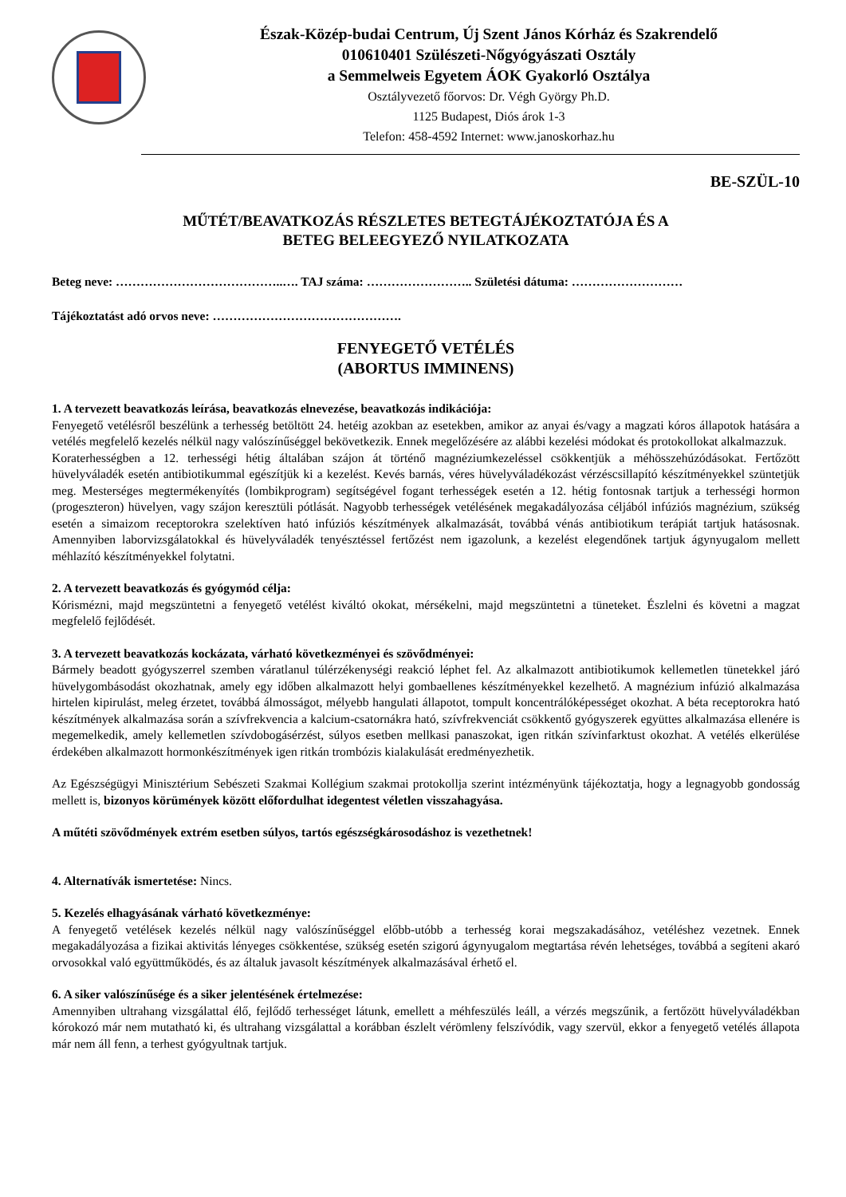Észak-Közép-budai Centrum, Új Szent János Kórház és Szakrendelő
010610401 Szülészeti-Nőgyógyászati Osztály
a Semmelweis Egyetem ÁOK Gyakorló Osztálya
Osztályvezető főorvos: Dr. Végh György Ph.D.
1125 Budapest, Diós árok 1-3
Telefon: 458-4592 Internet: www.janoskorhaz.hu
BE-SZÜL-10
MŰTÉT/BEAVATKOZÁS RÉSZLETES BETEGTÁJÉKOZTATÓJA ÉS A
BETEG BELEEGYEZŐ NYILATKOZATA
Beteg neve: …………………………………..…. TAJ száma: …………………….. Születési dátuma: ………………………
Tájékoztatást adó orvos neve: ……………………………………….
FENYEGETŐ VETÉLÉS
(ABORTUS IMMINENS)
1. A tervezett beavatkozás leírása, beavatkozás elnevezése, beavatkozás indikációja:
Fenyegető vetélésről beszélünk a terhesség betöltött 24. hetéig azokban az esetekben, amikor az anyai és/vagy a magzati kóros állapotok hatására a vetélés megfelelő kezelés nélkül nagy valószínűséggel bekövetkezik. Ennek megelőzésére az alábbi kezelési módokat és protokollokat alkalmazzuk.
Koraterhességben a 12. terhességi hétig általában szájon át történő magnéziumkezeléssel csökkentjük a méhösszehúzódásokat. Fertőzött hüvelyváladék esetén antibiotikummal egészítjük ki a kezelést. Kevés barnás, véres hüvelyváladékozást vérzéscsillapító készítményekkel szüntetjük meg. Mesterséges megtermékenyítés (lombikprogram) segítségével fogant terhességek esetén a 12. hétig fontosnak tartjuk a terhességi hormon (progeszteron) hüvelyen, vagy szájon keresztüli pótlását. Nagyobb terhességek vetélésének megakadályozása céljából infúziós magnézium, szükség esetén a simaizom receptorokra szelektíven ható infúziós készítmények alkalmazását, továbbá vénás antibiotikum terápiát tartjuk hatásosnak. Amennyiben laborvizsgálatokkal és hüvelyváladék tenyésztéssel fertőzést nem igazolunk, a kezelést elegendőnek tartjuk ágynyugalom mellett méhlazító készítményekkel folytatni.
2. A tervezett beavatkozás és gyógymód célja:
Kórismézni, majd megszüntetni a fenyegető vetélést kiváltó okokat, mérsékelni, majd megszüntetni a tüneteket. Észlelni és követni a magzat megfelelő fejlődését.
3. A tervezett beavatkozás kockázata, várható következményei és szövődményei:
Bármely beadott gyógyszerrel szemben váratlanul túlérzékenységi reakció léphet fel. Az alkalmazott antibiotikumok kellemetlen tünetekkel járó hüvelygombásodást okozhatnak, amely egy időben alkalmazott helyi gombaellenes készítményekkel kezelhető. A magnézium infúzió alkalmazása hirtelen kipirulást, meleg érzetet, továbbá álmosságot, mélyebb hangulati állapotot, tompult koncentrálóképességet okozhat. A béta receptorokra ható készítmények alkalmazása során a szívfrekvencia a kalcium-csatornákra ható, szívfrekvenciát csökkentő gyógyszerek együttes alkalmazása ellenére is megemelkedik, amely kellemetlen szívdobogásérzést, súlyos esetben mellkasi panaszokat, igen ritkán szívinfarktust okozhat. A vetélés elkerülése érdekében alkalmazott hormonkészítmények igen ritkán trombózis kialakulását eredményezhetik.
Az Egészségügyi Minisztérium Sebészeti Szakmai Kollégium szakmai protokollja szerint intézményünk tájékoztatja, hogy a legnagyobb gondosság mellett is, bizonyos körümények között előfordulhat idegentest véletlen visszahagyása.
A műtéti szövődmények extrém esetben súlyos, tartós egészségkárosodáshoz is vezethetnek!
4. Alternatívák ismertetése: Nincs.
5. Kezelés elhagyásának várható következménye:
A fenyegető vetélések kezelés nélkül nagy valószínűséggel előbb-utóbb a terhesség korai megszakadásához, vetéléshez vezetnek. Ennek megakadályozása a fizikai aktivitás lényeges csökkentése, szükség esetén szigorú ágynyugalom megtartása révén lehetséges, továbbá a segíteni akaró orvosokkal való együttműködés, és az általuk javasolt készítmények alkalmazásával érhető el.
6. A siker valószínűsége és a siker jelentésének értelmezése:
Amennyiben ultrahang vizsgálattal élő, fejlődő terhességet látunk, emellett a méhfeszülés leáll, a vérzés megszűnik, a fertőzött hüvelyváladékban kórokozó már nem mutatható ki, és ultrahang vizsgálattal a korábban észlelt vérömleny felszívódik, vagy szervül, ekkor a fenyegető vetélés állapota már nem áll fenn, a terhest gyógyultnak tartjuk.